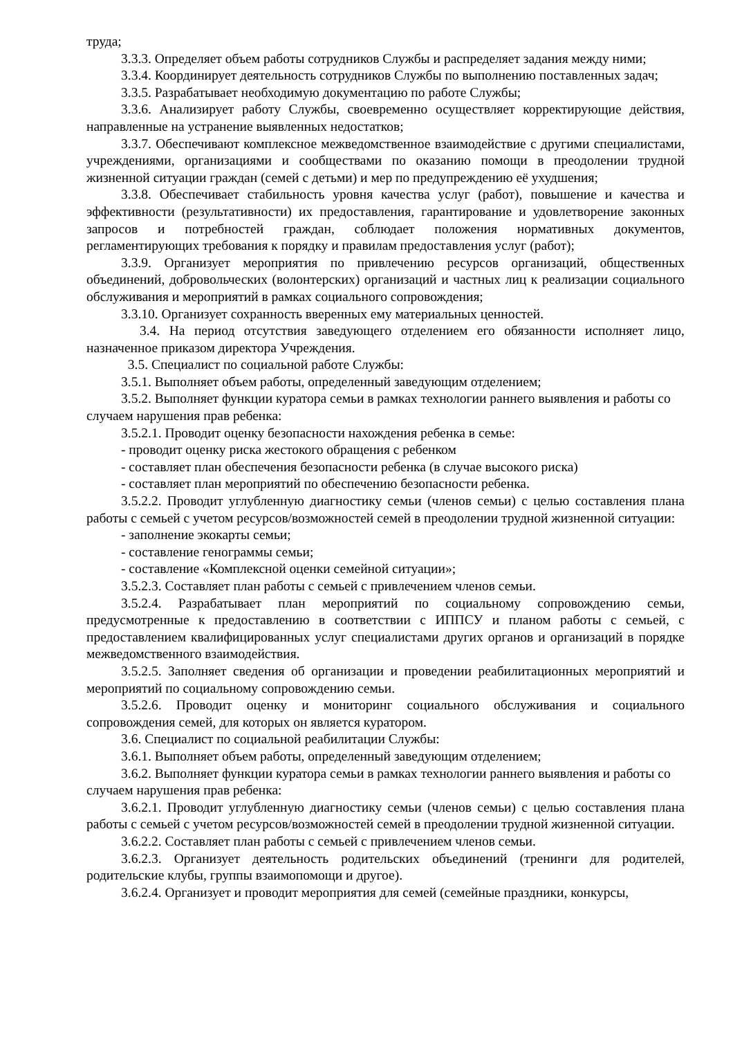труда;
3.3.3. Определяет объем работы сотрудников Службы и распределяет задания между ними;
3.3.4. Координирует деятельность сотрудников Службы по выполнению поставленных задач;
3.3.5. Разрабатывает необходимую документацию по работе Службы;
3.3.6. Анализирует работу Службы, своевременно осуществляет корректирующие действия, направленные на устранение выявленных недостатков;
3.3.7. Обеспечивают комплексное межведомственное взаимодействие с другими специалистами, учреждениями, организациями и сообществами по оказанию помощи в преодолении трудной жизненной ситуации граждан (семей с детьми) и мер по предупреждению её ухудшения;
3.3.8. Обеспечивает стабильность уровня качества услуг (работ), повышение и качества и эффективности (результативности) их предоставления, гарантирование и удовлетворение законных запросов и потребностей граждан, соблюдает положения нормативных документов, регламентирующих требования к порядку и правилам предоставления услуг (работ);
3.3.9. Организует мероприятия по привлечению ресурсов организаций, общественных объединений, добровольческих (волонтерских) организаций и частных лиц к реализации социального обслуживания и мероприятий в рамках социального сопровождения;
3.3.10. Организует сохранность вверенных ему материальных ценностей.
3.4. На период отсутствия заведующего отделением его обязанности исполняет лицо, назначенное приказом директора Учреждения.
3.5. Специалист по социальной работе Службы:
3.5.1. Выполняет объем работы, определенный заведующим отделением;
3.5.2. Выполняет функции куратора семьи в рамках технологии раннего выявления и работы со случаем нарушения прав ребенка:
3.5.2.1. Проводит оценку безопасности нахождения ребенка в семье:
- проводит оценку риска жестокого обращения с ребенком
- составляет план обеспечения безопасности ребенка (в случае высокого риска)
- составляет план мероприятий по обеспечению безопасности ребенка.
3.5.2.2. Проводит углубленную диагностику семьи (членов семьи) с целью составления плана работы с семьей с учетом ресурсов/возможностей семей в преодолении трудной жизненной ситуации:
- заполнение экокарты семьи;
- составление генограммы семьи;
- составление «Комплексной оценки семейной ситуации»;
3.5.2.3. Составляет план работы с семьей с привлечением членов семьи.
3.5.2.4. Разрабатывает план мероприятий по социальному сопровождению семьи, предусмотренные к предоставлению в соответствии с ИППСУ и планом работы с семьей, с предоставлением квалифицированных услуг специалистами других органов и организаций в порядке межведомственного взаимодействия.
3.5.2.5. Заполняет сведения об организации и проведении реабилитационных мероприятий и мероприятий по социальному сопровождению семьи.
3.5.2.6. Проводит оценку и мониторинг социального обслуживания и социального сопровождения семей, для которых он является куратором.
3.6. Специалист по социальной реабилитации Службы:
3.6.1. Выполняет объем работы, определенный заведующим отделением;
3.6.2. Выполняет функции куратора семьи в рамках технологии раннего выявления и работы со случаем нарушения прав ребенка:
3.6.2.1. Проводит углубленную диагностику семьи (членов семьи) с целью составления плана работы с семьей с учетом ресурсов/возможностей семей в преодолении трудной жизненной ситуации.
3.6.2.2. Составляет план работы с семьей с привлечением членов семьи.
3.6.2.3. Организует деятельность родительских объединений (тренинги для родителей, родительские клубы, группы взаимопомощи и другое).
3.6.2.4. Организует и проводит мероприятия для семей (семейные праздники, конкурсы,